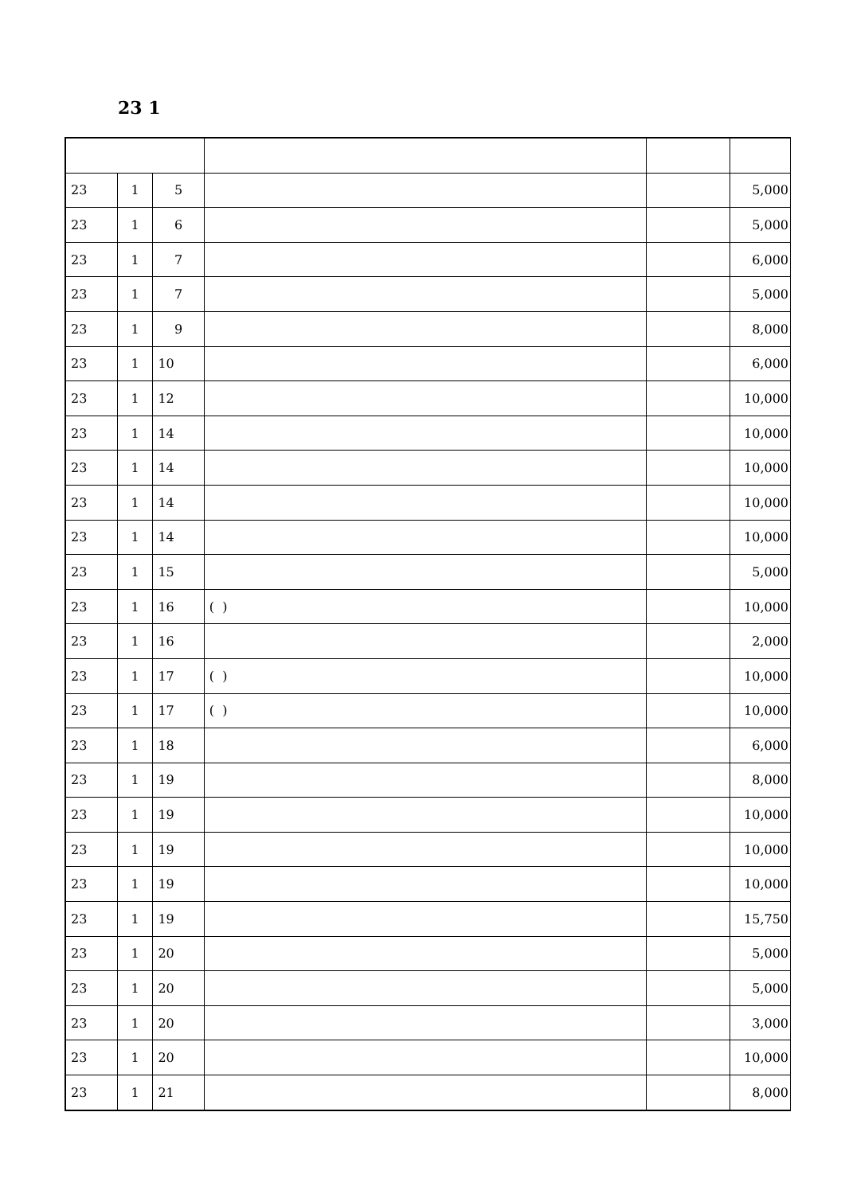23 1
| 23 | 1 | 5 | | | 5,000 |
| 23 | 1 | 6 | | | 5,000 |
| 23 | 1 | 7 | | | 6,000 |
| 23 | 1 | 7 | | | 5,000 |
| 23 | 1 | 9 | | | 8,000 |
| 23 | 1 | 10 | | | 6,000 |
| 23 | 1 | 12 | | | 10,000 |
| 23 | 1 | 14 | | | 10,000 |
| 23 | 1 | 14 | | | 10,000 |
| 23 | 1 | 14 | | | 10,000 |
| 23 | 1 | 14 | | | 10,000 |
| 23 | 1 | 15 | | | 5,000 |
| 23 | 1 | 16 | ( ) | | 10,000 |
| 23 | 1 | 16 | | | 2,000 |
| 23 | 1 | 17 | ( ) | | 10,000 |
| 23 | 1 | 17 | ( ) | | 10,000 |
| 23 | 1 | 18 | | | 6,000 |
| 23 | 1 | 19 | | | 8,000 |
| 23 | 1 | 19 | | | 10,000 |
| 23 | 1 | 19 | | | 10,000 |
| 23 | 1 | 19 | | | 10,000 |
| 23 | 1 | 19 | | | 15,750 |
| 23 | 1 | 20 | | | 5,000 |
| 23 | 1 | 20 | | | 5,000 |
| 23 | 1 | 20 | | | 3,000 |
| 23 | 1 | 20 | | | 10,000 |
| 23 | 1 | 21 | | | 8,000 |